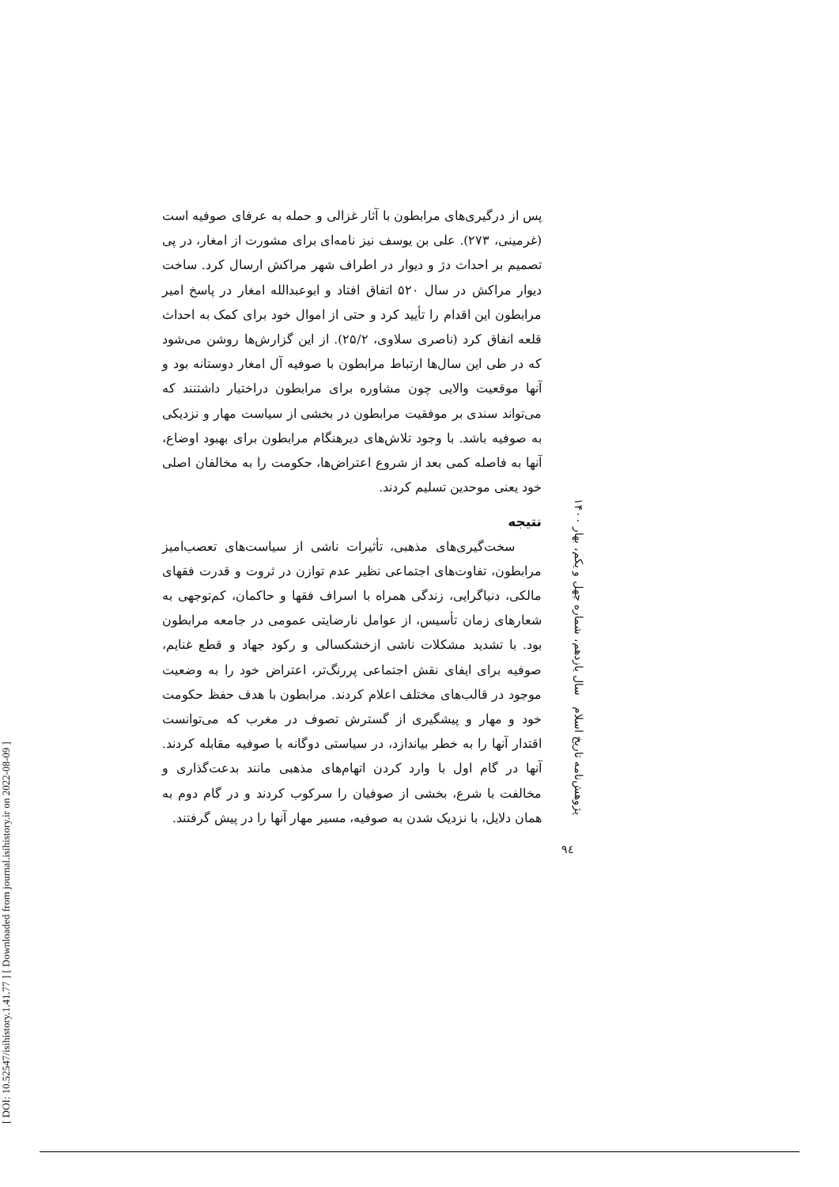[ DOI: 10.52547/isihistory.1.41.77 ] [ Downloaded from journal.isihistory.ir on 2022-08-09 ]
پس از درگیری‌های مرابطون با آثار غزالی و حمله به عرفای صوفیه است (غرمینی، ۲۷۳). علی بن یوسف نیز نامه‌ای برای مشورت از امغار، در پی تصمیم بر احداث دژ و دیوار در اطراف شهر مراکش ارسال کرد. ساخت دیوار مراکش در سال ۵۲۰ اتفاق افتاد و ابوعبدالله امغار در پاسخ امیر مرابطون این اقدام را تأیید کرد و حتی از اموال خود برای کمک به احداث قلعه انفاق کرد (ناصری سلاوی، ۲۵/۲). از این گزارش‌ها روشن می‌شود که در طی این سال‌ها ارتباط مرابطون با صوفیه آل امغار دوستانه بود و آنها موقعیت والایی چون مشاوره برای مرابطون دراختیار داشتنند که می‌تواند سندی بر موفقیت مرابطون در بخشی از سیاست مهار و نزدیکی به صوفیه باشد. با وجود تلاش‌های دیرهنگام مرابطون برای بهبود اوضاع، آنها به فاصله کمی بعد از شروع اعتراض‌ها، حکومت را به مخالفان اصلی خود یعنی موحدین تسلیم کردند.
نتیجه
سخت‌گیری‌های مذهبی، تأثیرات ناشی از سیاست‌های تعصب‌امیز مرابطون، تفاوت‌های اجتماعی نظیر عدم توازن در ثروت و قدرت فقهای مالکی، دنیاگرایی، زندگی همراه با اسراف فقها و حاکمان، کم‌توجهی به شعارهای زمان تأسیس، از عوامل نارضایتی عمومی در جامعه مرابطون بود. با تشدید مشکلات ناشی ازخشکسالی و رکود جهاد و قطع غنایم، صوفیه برای ایفای نقش اجتماعی پررنگ‌تر، اعتراض خود را به وضعیت موجود در قالب‌های مختلف اعلام کردند. مرابطون با هدف حفظ حکومت خود و مهار و پیشگیری از گسترش تصوف در مغرب که می‌توانست اقتدار آنها را به خطر بیاندازد، در سیاستی دوگانه با صوفیه مقابله کردند. آنها در گام اول با وارد کردن اتهام‌های مذهبی مانند بدعت‌گذاری و مخالفت با شرع، بخشی از صوفیان را سرکوب کردند و در گام دوم به همان دلایل، با نزدیک شدن به صوفیه، مسیر مهار آنها را در پیش گرفتند.
پژوهش‌نامه تاریخ اسلام سال یازدهم، شماره چهل و یکم، بهار ۱۴۰۰
۹٤